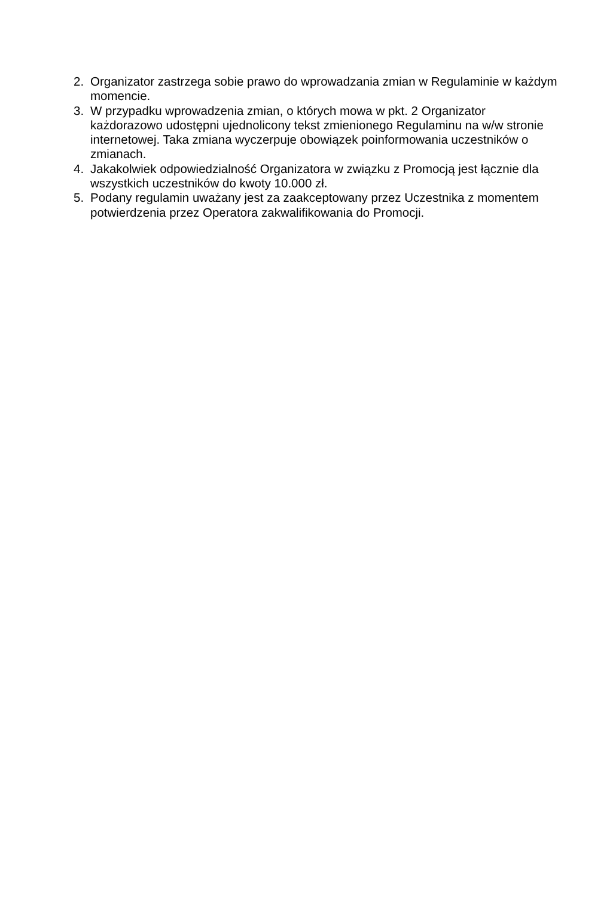2. Organizator zastrzega sobie prawo do wprowadzania zmian w Regulaminie w każdym momencie.
3. W przypadku wprowadzenia zmian, o których mowa w pkt. 2 Organizator każdorazowo udostępni ujednolicony tekst zmienionego Regulaminu na w/w stronie internetowej. Taka zmiana wyczerpuje obowiązek poinformowania uczestników o zmianach.
4. Jakakolwiek odpowiedzialność Organizatora w związku z Promocją jest łącznie dla wszystkich uczestników do kwoty 10.000 zł.
5. Podany regulamin uważany jest za zaakceptowany przez Uczestnika z momentem potwierdzenia przez Operatora zakwalifikowania do Promocji.